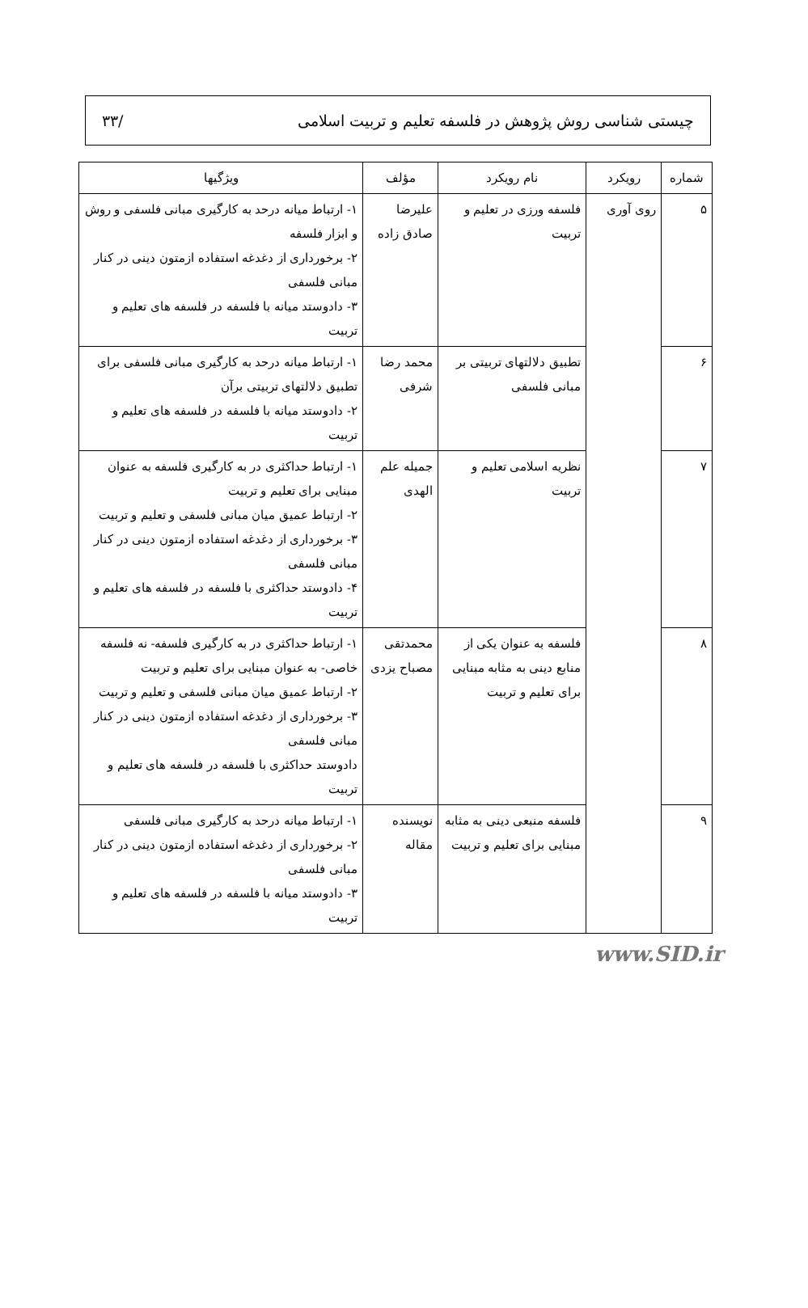چیستی شناسی روش پژوهش در فلسفه تعلیم و تربیت اسلامی /۳۳
| شماره | رویکرد | نام رویکرد | مؤلف | ویژگیها |
| --- | --- | --- | --- | --- |
| ۵ | روی آوری | فلسفه ورزی در تعلیم و تربیت | علیرضا صادق زاده | ۱- ارتباط میانه درحد به کارگیری مبانی فلسفی و روش و ابزار فلسفه ۲- برخورداری از دغدغه استفاده ازمتون دینی در کنار مبانی فلسفی ۳- دادوستد میانه با فلسفه در فلسفه های تعلیم و تربیت |
| ۶ | | تطبیق دلالتهای تربیتی بر مبانی فلسفی | محمد رضا شرفی | ۱- ارتباط میانه درحد به کارگیری مبانی فلسفی برای تطبیق دلالتهای تربیتی برآن ۲- دادوستد میانه با فلسفه در فلسفه های تعلیم و تربیت |
| ۷ | | نظریه اسلامی تعلیم و تربیت | جمیله علم الهدی | ۱- ارتباط حداکثری در به کارگیری فلسفه به عنوان مبنایی برای تعلیم و تربیت ۲- ارتباط عمیق میان مبانی فلسفی و تعلیم و تربیت ۳- برخورداری از دغدغه استفاده ازمتون دینی در کنار مبانی فلسفی ۴- دادوستد حداکثری با فلسفه در فلسفه های تعلیم و تربیت |
| ۸ | | فلسفه به عنوان یکی از منابع دینی به مثابه مبنایی برای تعلیم و تربیت | محمدتقی مصباح یزدی | ۱- ارتباط حداکثری در به کارگیری فلسفه- نه فلسفه خاصی- به عنوان مبنایی برای تعلیم و تربیت ۲- ارتباط عمیق میان مبانی فلسفی و تعلیم و تربیت ۳- برخورداری از دغدغه استفاده ازمتون دینی در کنار مبانی فلسفی دادوستد حداکثری با فلسفه در فلسفه های تعلیم و تربیت |
| ۹ | | فلسفه منبعی دینی به مثابه مبنایی برای تعلیم و تربیت | نویسنده مقاله | ۱- ارتباط میانه درحد به کارگیری مبانی فلسفی ۲- برخورداری از دغدغه استفاده ازمتون دینی در کنار مبانی فلسفی ۳- دادوستد میانه با فلسفه در فلسفه های تعلیم و تربیت |
www.SID.ir